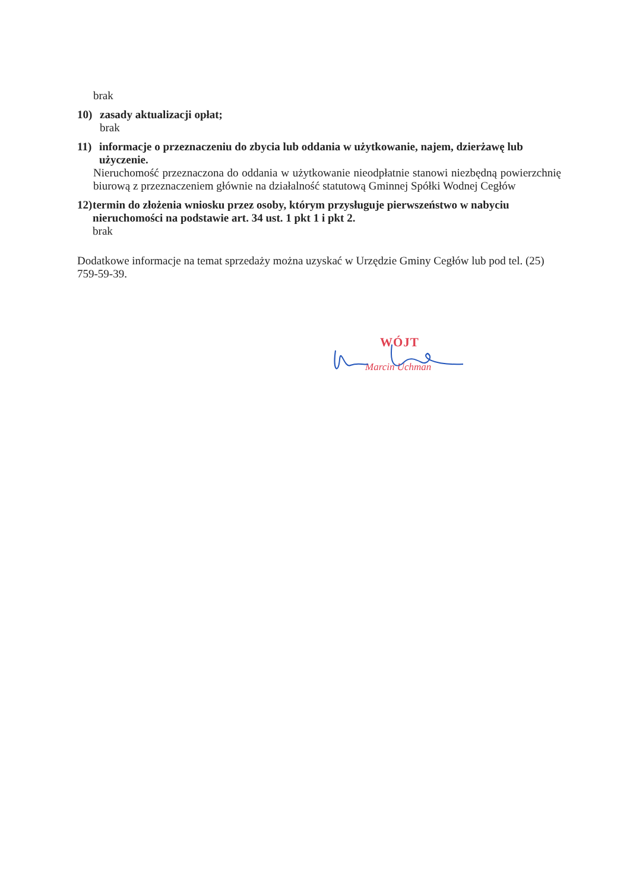brak
10) zasady aktualizacji opłat;
brak
11) informacje o przeznaczeniu do zbycia lub oddania w użytkowanie, najem, dzierżawę lub użyczenie.
Nieruchomość przeznaczona do oddania w użytkowanie nieodpłatnie stanowi niezbędną powierzchnię biurową z przeznaczeniem głównie na działalność statutową Gminnej Spółki Wodnej Cegłów
12) termin do złożenia wniosku przez osoby, którym przysługuje pierwszeństwo w nabyciu nieruchomości na podstawie art. 34 ust. 1 pkt 1 i pkt 2.
brak
Dodatkowe informacje na temat sprzedaży można uzyskać w Urzędzie Gminy Cegłów lub pod tel. (25) 759-59-39.
WÓJT
Marcin Uchman